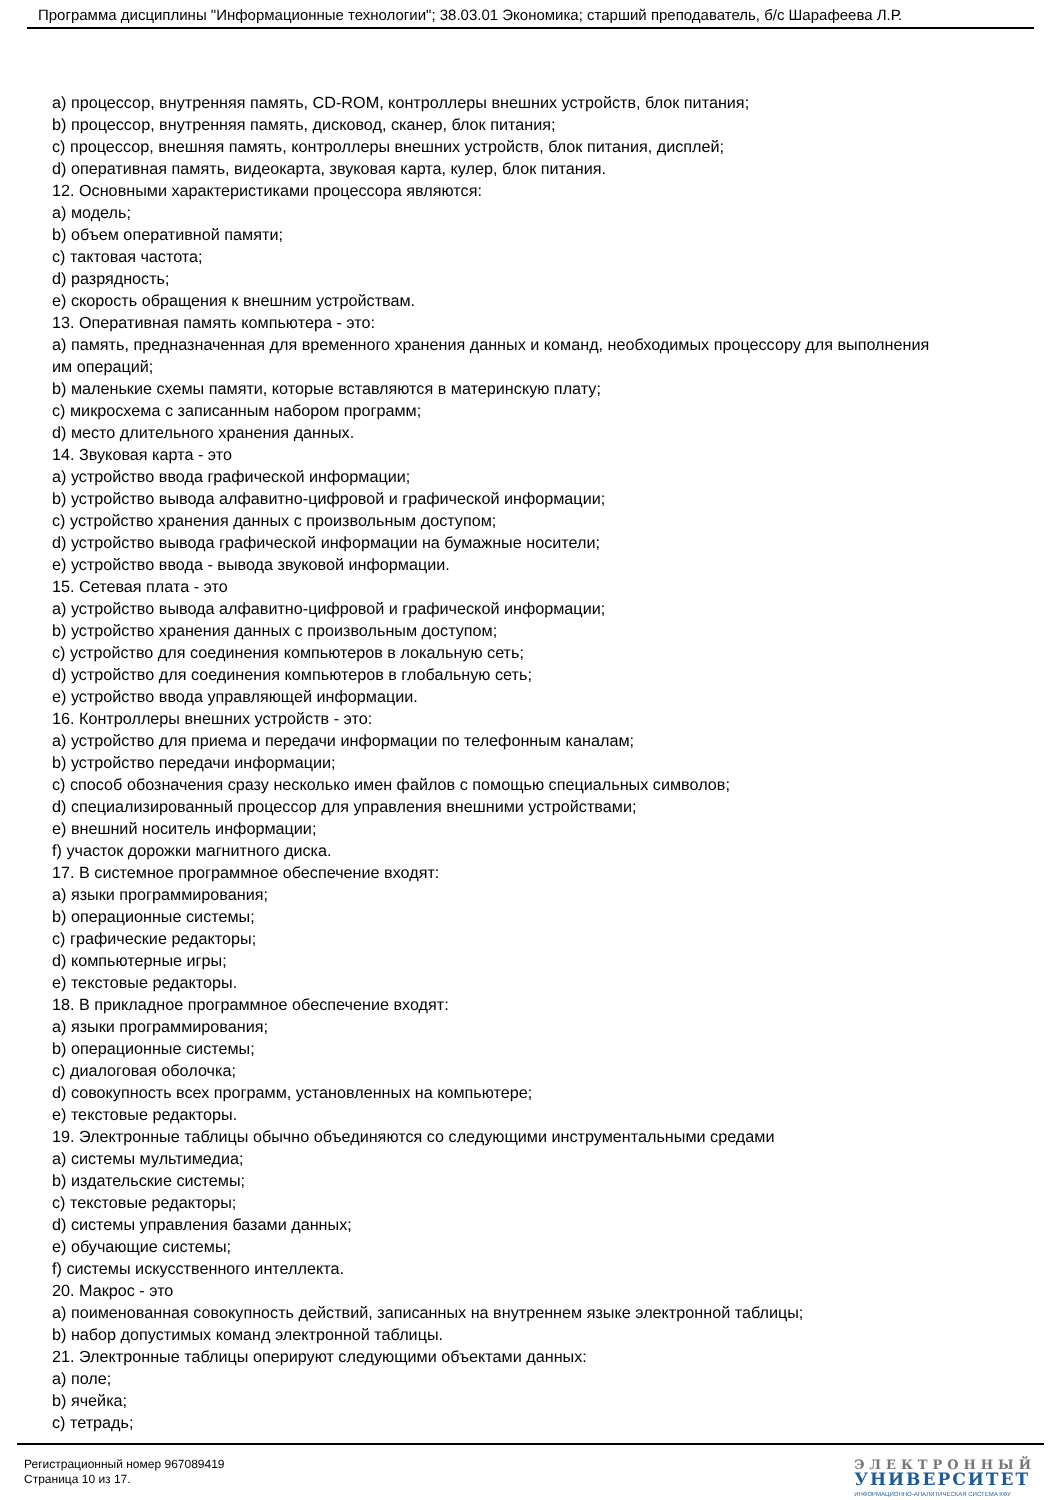Программа дисциплины "Информационные технологии"; 38.03.01 Экономика; старший преподаватель, б/с Шарафеева Л.Р.
a) процессор, внутренняя память, CD-ROM, контроллеры внешних устройств, блок питания;
b) процессор, внутренняя память, дисковод, сканер, блок питания;
c) процессор, внешняя память, контроллеры внешних устройств, блок питания, дисплей;
d) оперативная память, видеокарта, звуковая карта, кулер, блок питания.
12. Основными характеристиками процессора являются:
a) модель;
b) объем оперативной памяти;
c) тактовая частота;
d) разрядность;
e) скорость обращения к внешним устройствам.
13. Оперативная память компьютера - это:
a) память, предназначенная для временного хранения данных и команд, необходимых процессору для выполнения им операций;
b) маленькие схемы памяти, которые вставляются в материнскую плату;
c) микросхема с записанным набором программ;
d) место длительного хранения данных.
14. Звуковая карта - это
a) устройство ввода графической информации;
b) устройство вывода алфавитно-цифровой и графической информации;
c) устройство хранения данных с произвольным доступом;
d) устройство вывода графической информации на бумажные носители;
e) устройство ввода - вывода звуковой информации.
15. Сетевая плата - это
a) устройство вывода алфавитно-цифровой и графической информации;
b) устройство хранения данных с произвольным доступом;
c) устройство для соединения компьютеров в локальную сеть;
d) устройство для соединения компьютеров в глобальную сеть;
e) устройство ввода управляющей информации.
16. Контроллеры внешних устройств - это:
a) устройство для приема и передачи информации по телефонным каналам;
b) устройство передачи информации;
c) способ обозначения сразу несколько имен файлов с помощью специальных символов;
d) специализированный процессор для управления внешними устройствами;
e) внешний носитель информации;
f) участок дорожки магнитного диска.
17. В системное программное обеспечение входят:
a) языки программирования;
b) операционные системы;
c) графические редакторы;
d) компьютерные игры;
e) текстовые редакторы.
18. В прикладное программное обеспечение входят:
a) языки программирования;
b) операционные системы;
c) диалоговая оболочка;
d) совокупность всех программ, установленных на компьютере;
e) текстовые редакторы.
19. Электронные таблицы обычно объединяются со следующими инструментальными средами
a) системы мультимедиа;
b) издательские системы;
c) текстовые редакторы;
d) системы управления базами данных;
e) обучающие системы;
f) системы искусственного интеллекта.
20. Макрос - это
a) поименованная совокупность действий, записанных на внутреннем языке электронной таблицы;
b) набор допустимых команд электронной таблицы.
21. Электронные таблицы оперируют следующими объектами данных:
a) поле;
b) ячейка;
c) тетрадь;
Регистрационный номер 967089419
Страница 10 из 17.
ЭЛЕКТРОННЫЙ
УНИВЕРСИТЕТ
ИНФОРМАЦИОННО-АНАЛИТИЧЕСКАЯ СИСТЕМА КФУ